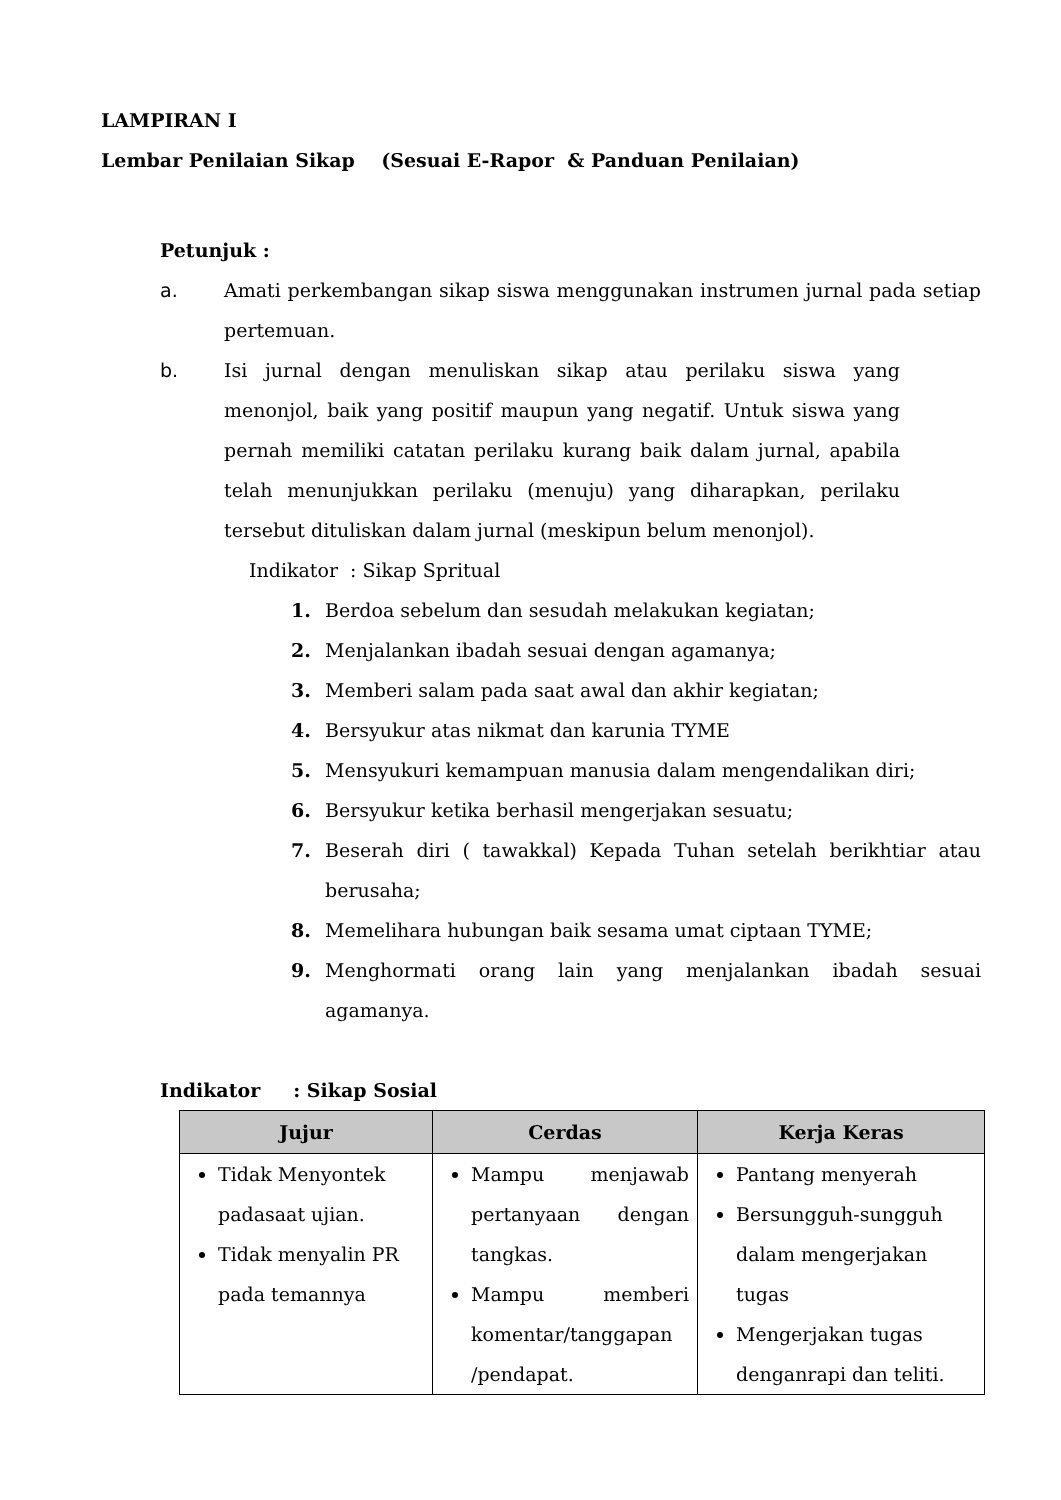LAMPIRAN I
Lembar Penilaian Sikap (Sesuai E-Rapor & Panduan Penilaian)
Petunjuk :
a. Amati perkembangan sikap siswa menggunakan instrumen jurnal pada setiap pertemuan.
b. Isi jurnal dengan menuliskan sikap atau perilaku siswa yang menonjol, baik yang positif maupun yang negatif. Untuk siswa yang pernah memiliki catatan perilaku kurang baik dalam jurnal, apabila telah menunjukkan perilaku (menuju) yang diharapkan, perilaku tersebut dituliskan dalam jurnal (meskipun belum menonjol).
Indikator : Sikap Spritual
1. Berdoa sebelum dan sesudah melakukan kegiatan;
2. Menjalankan ibadah sesuai dengan agamanya;
3. Memberi salam pada saat awal dan akhir kegiatan;
4. Bersyukur atas nikmat dan karunia TYME
5. Mensyukuri kemampuan manusia dalam mengendalikan diri;
6. Bersyukur ketika berhasil mengerjakan sesuatu;
7. Beserah diri ( tawakkal) Kepada Tuhan setelah berikhtiar atau berusaha;
8. Memelihara hubungan baik sesama umat ciptaan TYME;
9. Menghormati orang lain yang menjalankan ibadah sesuai agamanya.
Indikator : Sikap Sosial
| Jujur | Cerdas | Kerja Keras |
| --- | --- | --- |
| Tidak Menyontek padasaat ujian. Tidak menyalin PR pada temannya | Mampu menjawab pertanyaan dengan tangkas. Mampu memberi komentar/tanggapan /pendapat. | Pantang menyerah Bersungguh-sungguh dalam mengerjakan tugas Mengerjakan tugas denganrapi dan teliti. |